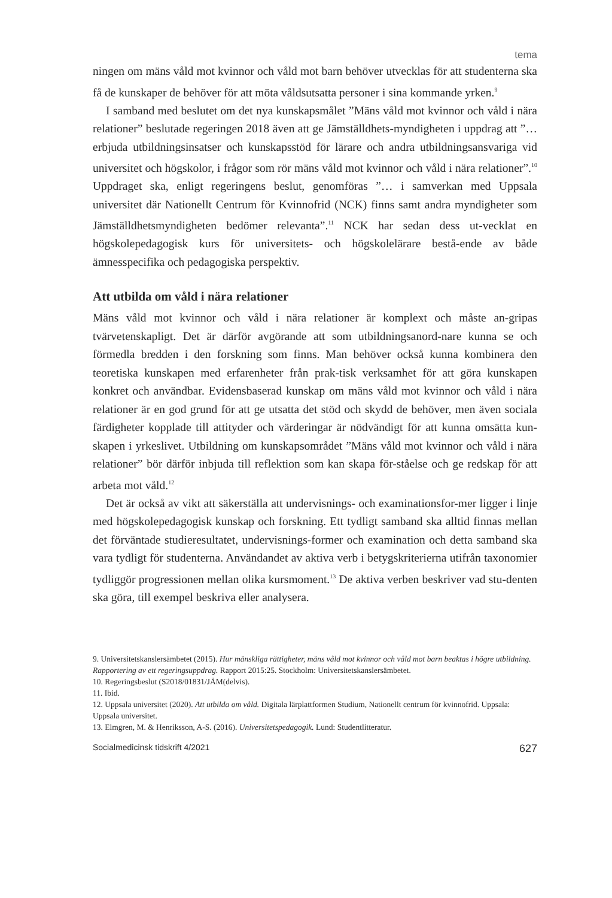tema
ningen om mäns våld mot kvinnor och våld mot barn behöver utvecklas för att studenterna ska få de kunskaper de behöver för att möta våldsutsatta personer i sina kommande yrken.<sup>9</sup>
I samband med beslutet om det nya kunskapsmålet ”Mäns våld mot kvinnor och våld i nära relationer” beslutade regeringen 2018 även att ge Jämställdhets-myndigheten i uppdrag att ”… erbjuda utbildningsinsatser och kunskapsstöd för lärare och andra utbildningsansvariga vid universitet och högskolor, i frågor som rör mäns våld mot kvinnor och våld i nära relationer”.<sup>10</sup> Uppdraget ska, enligt regeringens beslut, genomföras ”… i samverkan med Uppsala universitet där Nationellt Centrum för Kvinnofrid (NCK) finns samt andra myndigheter som Jämställdhetsmyndigheten bedömer relevanta”.<sup>11</sup> NCK har sedan dess ut-vecklat en högskolepedagogisk kurs för universitets- och högskolelärare bestå-ende av både ämnesspecifika och pedagogiska perspektiv.
Att utbilda om våld i nära relationer
Mäns våld mot kvinnor och våld i nära relationer är komplext och måste an-gripas tvärvetenskapligt. Det är därför avgörande att som utbildningsanord-nare kunna se och förmedla bredden i den forskning som finns. Man behöver också kunna kombinera den teoretiska kunskapen med erfarenheter från prak-tisk verksamhet för att göra kunskapen konkret och användbar. Evidensbaserad kunskap om mäns våld mot kvinnor och våld i nära relationer är en god grund för att ge utsatta det stöd och skydd de behöver, men även sociala färdigheter kopplade till attityder och värderingar är nödvändigt för att kunna omsätta kun-skapen i yrkeslivet. Utbildning om kunskapsområdet ”Mäns våld mot kvinnor och våld i nära relationer” bör därför inbjuda till reflektion som kan skapa för-ståelse och ge redskap för att arbeta mot våld.<sup>12</sup>
Det är också av vikt att säkerställa att undervisnings- och examinationsfor-mer ligger i linje med högskolepedagogisk kunskap och forskning. Ett tydligt samband ska alltid finnas mellan det förväntade studieresultatet, undervisnings-former och examination och detta samband ska vara tydligt för studenterna. Användandet av aktiva verb i betygskriterierna utifrån taxonomier tydliggör progressionen mellan olika kursmoment.<sup>13</sup> De aktiva verben beskriver vad stu-denten ska göra, till exempel beskriva eller analysera.
9. Universitetskanslersämbetet (2015). Hur mänskliga rättigheter, mäns våld mot kvinnor och våld mot barn beaktas i högre utbildning. Rapportering av ett regeringsuppdrag. Rapport 2015:25. Stockholm: Universitetskanslersämbetet.
10. Regeringsbeslut (S2018/01831/JÄM(delvis).
11. Ibid.
12. Uppsala universitet (2020). Att utbilda om våld. Digitala lärplattformen Studium, Nationellt centrum för kvinnofrid. Uppsala: Uppsala universitet.
13. Elmgren, M. & Henriksson, A-S. (2016). Universitetspedagogik. Lund: Studentlitteratur.
Socialmedicinsk tidskrift 4/2021 627